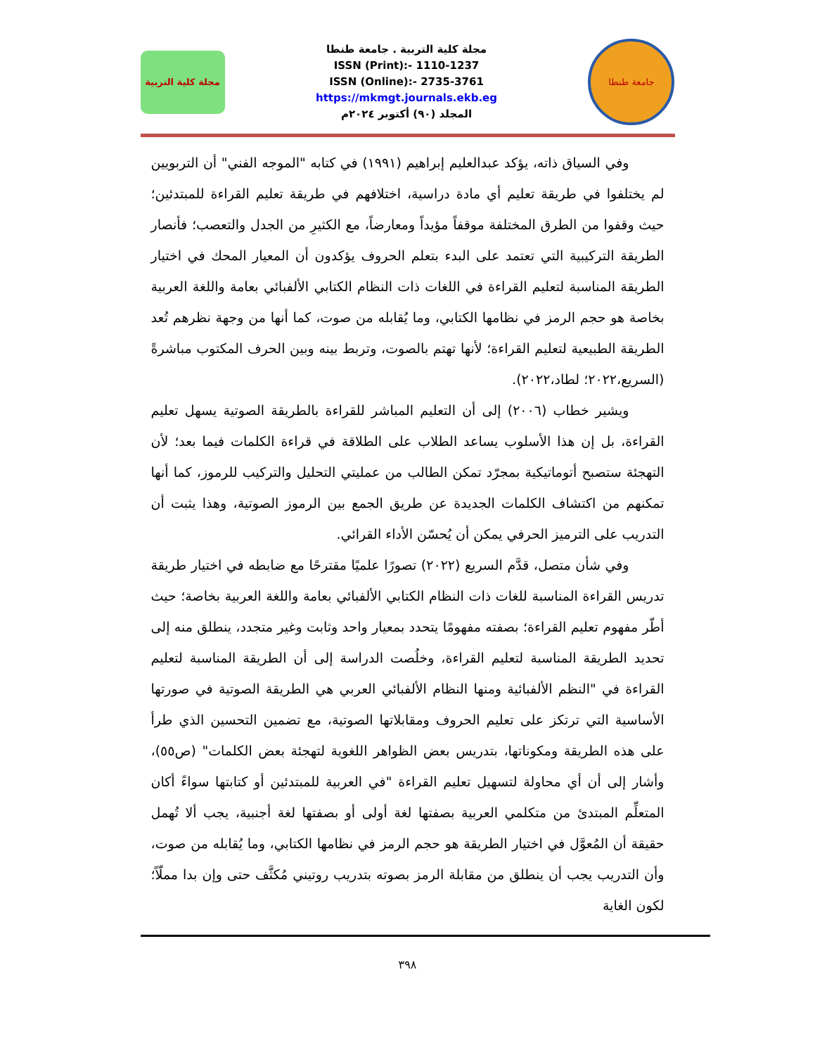مجلة كلية التربية
مجلة كلية التربية . جامعة طنطا
ISSN (Print):- 1110-1237
ISSN (Online):- 2735-3761
https://mkmgt.journals.ekb.eg
المجلد (٩٠) أكتوبر ٢٠٢٤م
جامعة طنطا
وفي السياق ذاته، يؤكد عبدالعليم إبراهيم (١٩٩١) في كتابه "الموجه الفني" أن التربويين لم يختلفوا في طريقة تعليم أي مادة دراسية، اختلافهم في طريقة تعليم القراءة للمبتدئين؛ حيث وقفوا من الطرق المختلفة موقفاً مؤيداً ومعارضاً، مع الكثيرِ من الجدل والتعصب؛ فأنصار الطريقة التركيبية التي تعتمد على البدء بتعلم الحروف يؤكدون أن المعيار المحك في اختيار الطريقة المناسبة لتعليم القراءة في اللغات ذات النظام الكتابي الألفبائي بعامة واللغة العربية بخاصة هو حجم الرمز في نظامها الكتابي، وما يُقابله من صوت، كما أنها من وجهة نظرهم تُعد الطريقة الطبيعية لتعليم القراءة؛ لأنها تهتم بالصوت، وتربط بينه وبين الحرف المكتوب مباشرةً (السريع،٢٠٢٢؛ لطاد،٢٠٢٢).
ويشير خطاب (٢٠٠٦) إلى أن التعليم المباشر للقراءة بالطريقة الصوتية يسهل تعليم القراءة، بل إن هذا الأسلوب يساعد الطلاب على الطلاقة في قراءة الكلمات فيما بعد؛ لأن التهجئة ستصبح أتوماتيكية بمجرّد تمكن الطالب من عمليتي التحليل والتركيب للرموز، كما أنها تمكنهم من اكتشاف الكلمات الجديدة عن طريق الجمع بين الرموز الصوتية، وهذا يثبت أن التدريب على الترميز الحرفي يمكن أن يُحسّن الأداء القرائي.
وفي شأن متصل، قدَّم السريع (٢٠٢٢) تصورًا علميًا مقترحًا مع ضابطه في اختيار طريقة تدريس القراءة المناسبة للغات ذات النظام الكتابي الألفبائي بعامة واللغة العربية بخاصة؛ حيث أطّر مفهوم تعليم القراءة؛ بصفته مفهومًا يتحدد بمعيار واحد وثابت وغير متجدد، ينطلق منه إلى تحديد الطريقة المناسبة لتعليم القراءة، وخلُصت الدراسة إلى أن الطريقة المناسبة لتعليم القراءة في "النظم الألفبائية ومنها النظام الألفبائي العربي هي الطريقة الصوتية في صورتها الأساسية التي ترتكز على تعليم الحروف ومقابلاتها الصوتية، مع تضمين التحسين الذي طرأ على هذه الطريقة ومكوناتها، بتدريس بعض الظواهر اللغوية لتهجئة بعض الكلمات" (ص٥٥)، وأشار إلى أن أي محاولة لتسهيل تعليم القراءة "في العربية للمبتدئين أو كتابتها سواءً أكان المتعلِّم المبتدئ من متكلمي العربية بصفتها لغة أولى أو بصفتها لغة أجنبية، يجب ألا تُهمل حقيقة أن المُعوَّل في اختيار الطريقة هو حجم الرمز في نظامها الكتابي، وما يُقابله من صوت، وأن التدريب يجب أن ينطلق من مقابلة الرمز بصوته بتدريب روتيني مُكثَّف حتى وإن بدا مملّاً؛ لكون الغاية
٣٩٨